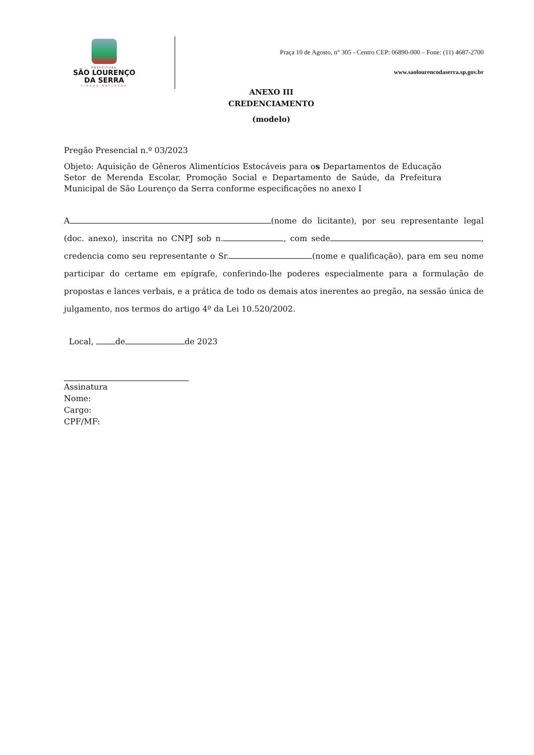PREFEITURA
SÃO LOURENÇO
DA SERRA
CIDADE NATUREZA
Praça 10 de Agosto, n° 305 - Centro CEP: 06890-000 – Fone: (11) 4687-2700
www.saolourencodaserra.sp.gov.br
ANEXO III
CREDENCIAMENTO
(modelo)
Pregão Presencial n.º 03/2023
Objeto: Aquisição de Gêneros Alimentícios Estocáveis para os Departamentos de Educação Setor de Merenda Escolar, Promoção Social e Departamento de Saúde, da Prefeitura Municipal de São Lourenço da Serra conforme especificações no anexo I
A (nome do licitante), por seu representante legal (doc. anexo), inscrita no CNPJ sob n. , com sede , credencia como seu representante o Sr. (nome e qualificação), para em seu nome participar do certame em epígrafe, conferindo-lhe poderes especialmente para a formulação de propostas e lances verbais, e a prática de todo os demais atos inerentes ao pregão, na sessão única de julgamento, nos termos do artigo 4º da Lei 10.520/2002.
Local, de de 2023
Assinatura
Nome:
Cargo:
CPF/MF: